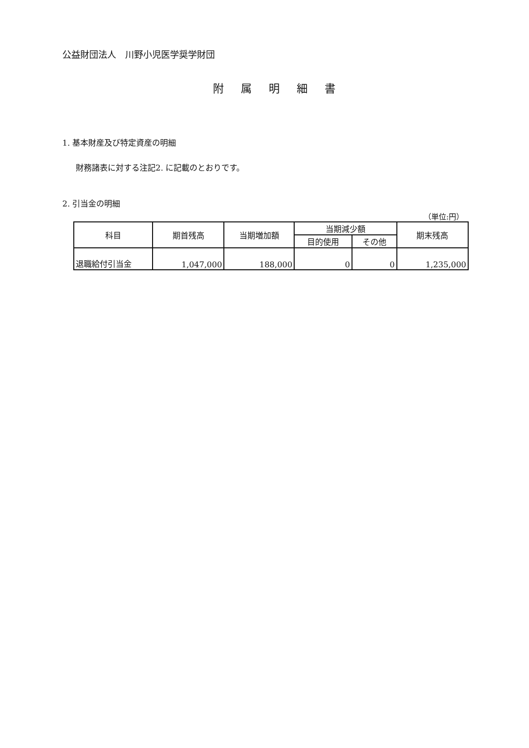公益財団法人　川野小児医学奨学財団
附属明細書
1. 基本財産及び特定資産の明細
財務諸表に対する注記2. に記載のとおりです。
2. 引当金の明細
（単位:円）
| 科目 | 期首残高 | 当期増加額 | 当期減少額 | | 期末残高 |
| --- | --- | --- | --- | --- | --- |
| | | | 目的使用 | その他 | |
| 退職給付引当金 | 1,047,000 | 188,000 | 0 | 0 | 1,235,000 |